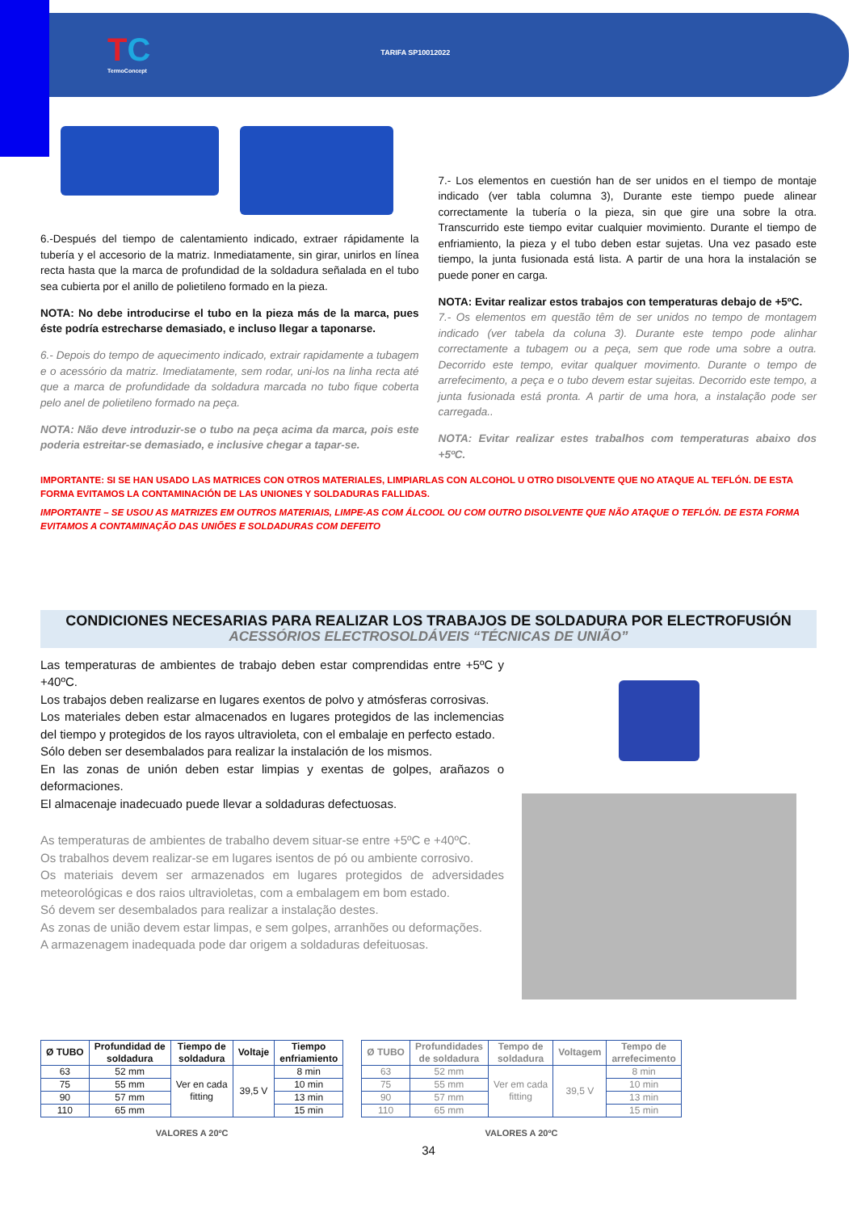TC
TermoConcept
TARIFA SP10012022
6.-Después del tiempo de calentamiento indicado, extraer rápidamente la tubería y el accesorio de la matriz. Inmediatamente, sin girar, unirlos en línea recta hasta que la marca de profundidad de la soldadura señalada en el tubo sea cubierta por el anillo de polietileno formado en la pieza.
NOTA: No debe introducirse el tubo en la pieza más de la marca, pues éste podría estrecharse demasiado, e incluso llegar a taponarse.
6.- Depois do tempo de aquecimento indicado, extrair rapidamente a tubagem e o acessório da matriz. Imediatamente, sem rodar, uni-los na linha recta até que a marca de profundidade da soldadura marcada no tubo fique coberta pelo anel de polietileno formado na peça.
NOTA: Não deve introduzir-se o tubo na peça acima da marca, pois este poderia estreitar-se demasiado, e inclusive chegar a tapar-se.
7.- Los elementos en cuestión han de ser unidos en el tiempo de montaje indicado (ver tabla columna 3), Durante este tiempo puede alinear correctamente la tubería o la pieza, sin que gire una sobre la otra. Transcurrido este tiempo evitar cualquier movimiento. Durante el tiempo de enfriamiento, la pieza y el tubo deben estar sujetas. Una vez pasado este tiempo, la junta fusionada está lista. A partir de una hora la instalación se puede poner en carga.
NOTA: Evitar realizar estos trabajos con temperaturas debajo de +5ºC.
7.- Os elementos em questão têm de ser unidos no tempo de montagem indicado (ver tabela da coluna 3). Durante este tempo pode alinhar correctamente a tubagem ou a peça, sem que rode uma sobre a outra. Decorrido este tempo, evitar qualquer movimento. Durante o tempo de arrefecimento, a peça e o tubo devem estar sujeitas. Decorrido este tempo, a junta fusionada está pronta. A partir de uma hora, a instalação pode ser carregada..
NOTA: Evitar realizar estes trabalhos com temperaturas abaixo dos +5ºC.
IMPORTANTE: SI SE HAN USADO LAS MATRICES CON OTROS MATERIALES, LIMPIARLAS CON ALCOHOL U OTRO DISOLVENTE QUE NO ATAQUE AL TEFLÓN. DE ESTA FORMA EVITAMOS LA CONTAMINACIÓN DE LAS UNIONES Y SOLDADURAS FALLIDAS.
IMPORTANTE – SE USOU AS MATRIZES EM OUTROS MATERIAIS, LIMPE-AS COM ÁLCOOL OU COM OUTRO DISOLVENTE QUE NÃO ATAQUE O TEFLÓN. DE ESTA FORMA EVITAMOS A CONTAMINAÇÃO DAS UNIÕES E SOLDADURAS COM DEFEITO
CONDICIONES NECESARIAS PARA REALIZAR LOS TRABAJOS DE SOLDADURA POR ELECTROFUSIÓN
ACESSÓRIOS ELECTROSOLDÁVEIS “TÉCNICAS DE UNIÃO”
Las temperaturas de ambientes de trabajo deben estar comprendidas entre +5ºC y +40ºC.
Los trabajos deben realizarse en lugares exentos de polvo y atmósferas corrosivas.
Los materiales deben estar almacenados en lugares protegidos de las inclemencias del tiempo y protegidos de los rayos ultravioleta, con el embalaje en perfecto estado.
Sólo deben ser desembalados para realizar la instalación de los mismos.
En las zonas de unión deben estar limpias y exentas de golpes, arañazos o deformaciones.
El almacenaje inadecuado puede llevar a soldaduras defectuosas.
As temperaturas de ambientes de trabalho devem situar-se entre +5ºC e +40ºC.
Os trabalhos devem realizar-se em lugares isentos de pó ou ambiente corrosivo.
Os materiais devem ser armazenados em lugares protegidos de adversidades meteorológicas e dos raios ultravioletas, com a embalagem em bom estado.
Só devem ser desembalados para realizar a instalação destes.
As zonas de união devem estar limpas, e sem golpes, arranhões ou deformações.
A armazenagem inadequada pode dar origem a soldaduras defeituosas.
| Ø TUBO | Profundidad de soldadura | Tiempo de soldadura | Voltaje | Tiempo enfriamiento |
| --- | --- | --- | --- | --- |
| 63 | 52 mm | Ver en cada fitting | 39,5 V | 8 min |
| 75 | 55 mm | | | 10 min |
| 90 | 57 mm | | | 13 min |
| 110 | 65 mm | | | 15 min |
VALORES A 20ºC
| Ø TUBO | Profundidades de soldadura | Tempo de soldadura | Voltagem | Tempo de arrefecimento |
| --- | --- | --- | --- | --- |
| 63 | 52 mm | Ver em cada fitting | 39,5 V | 8 min |
| 75 | 55 mm | | | 10 min |
| 90 | 57 mm | | | 13 min |
| 110 | 65 mm | | | 15 min |
VALORES A 20ºC
34